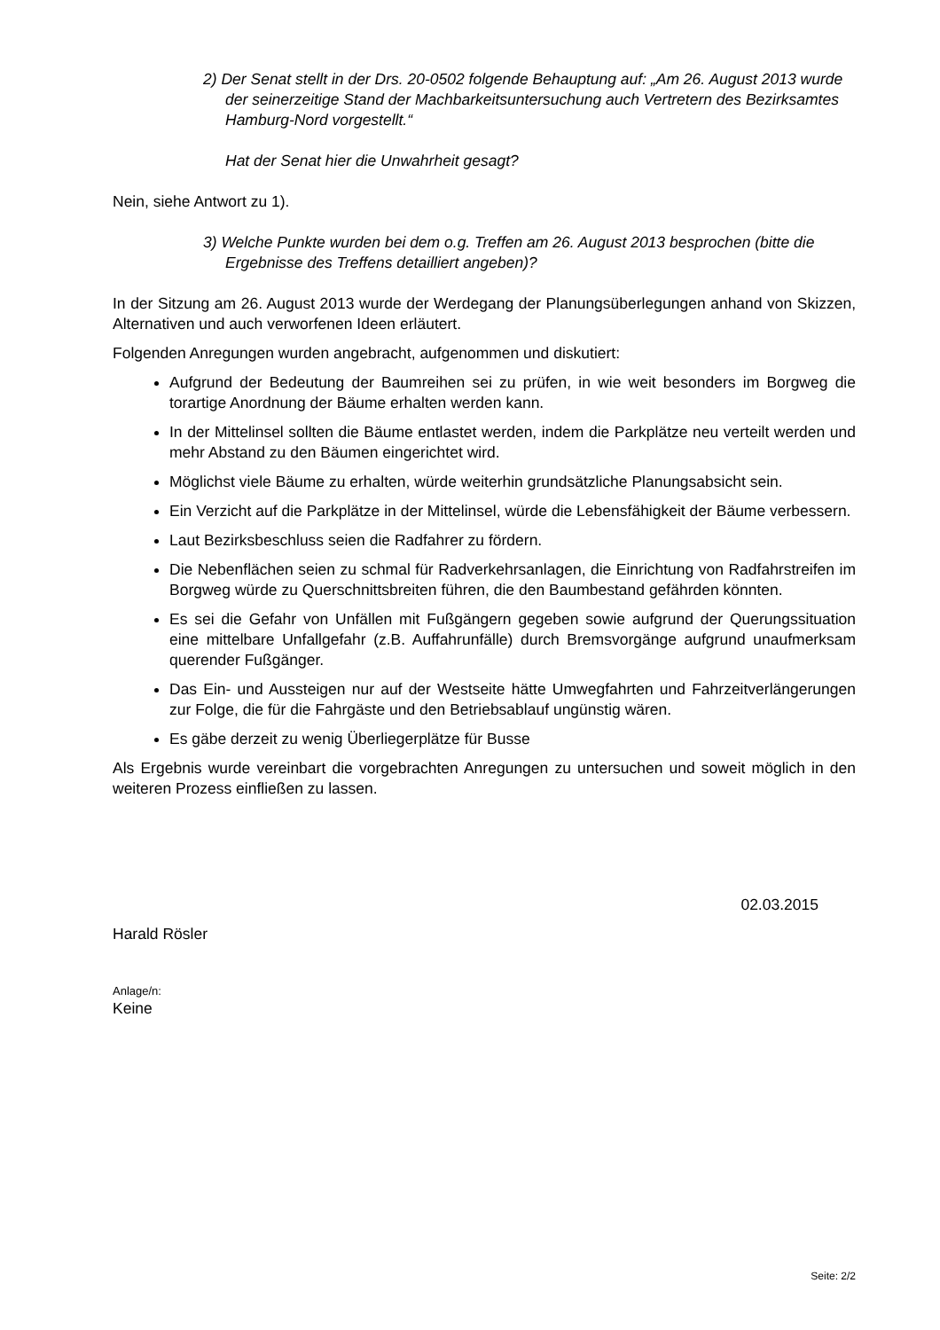2) Der Senat stellt in der Drs. 20-0502 folgende Behauptung auf: „Am 26. August 2013 wurde der seinerzeitige Stand der Machbarkeitsuntersuchung auch Vertretern des Bezirksamtes Hamburg-Nord vorgestellt.“
Hat der Senat hier die Unwahrheit gesagt?
Nein, siehe Antwort zu 1).
3) Welche Punkte wurden bei dem o.g. Treffen am 26. August 2013 besprochen (bitte die Ergebnisse des Treffens detailliert angeben)?
In der Sitzung am 26. August 2013 wurde der Werdegang der Planungsüberlegungen anhand von Skizzen, Alternativen und auch verworfenen Ideen erläutert.
Folgenden Anregungen wurden angebracht, aufgenommen und diskutiert:
Aufgrund der Bedeutung der Baumreihen sei zu prüfen, in wie weit besonders im Borgweg die torartige Anordnung der Bäume erhalten werden kann.
In der Mittelinsel sollten die Bäume entlastet werden, indem die Parkplätze neu verteilt werden und mehr Abstand zu den Bäumen eingerichtet wird.
Möglichst viele Bäume zu erhalten, würde weiterhin grundsätzliche Planungsabsicht sein.
Ein Verzicht auf die Parkplätze in der Mittelinsel, würde die Lebensfähigkeit der Bäume verbessern.
Laut Bezirksbeschluss seien die Radfahrer zu fördern.
Die Nebenflächen seien zu schmal für Radverkehrsanlagen, die Einrichtung von Radfahrstreifen im Borgweg würde zu Querschnittsbreiten führen, die den Baumbestand gefährden könnten.
Es sei die Gefahr von Unfällen mit Fußgängern gegeben sowie aufgrund der Querungssituation eine mittelbare Unfallgefahr (z.B. Auffahrunfälle) durch Bremsvorgänge aufgrund unaufmerksam querender Fußgänger.
Das Ein- und Aussteigen nur auf der Westseite hätte Umwegfahrten und Fahrzeitverlängerungen zur Folge, die für die Fahrgäste und den Betriebsablauf ungünstig wären.
Es gäbe derzeit zu wenig Überliegerplätze für Busse
Als Ergebnis wurde vereinbart die vorgebrachten Anregungen zu untersuchen und soweit möglich in den weiteren Prozess einfließen zu lassen.
02.03.2015
Harald Rösler
Anlage/n:
Keine
Seite: 2/2